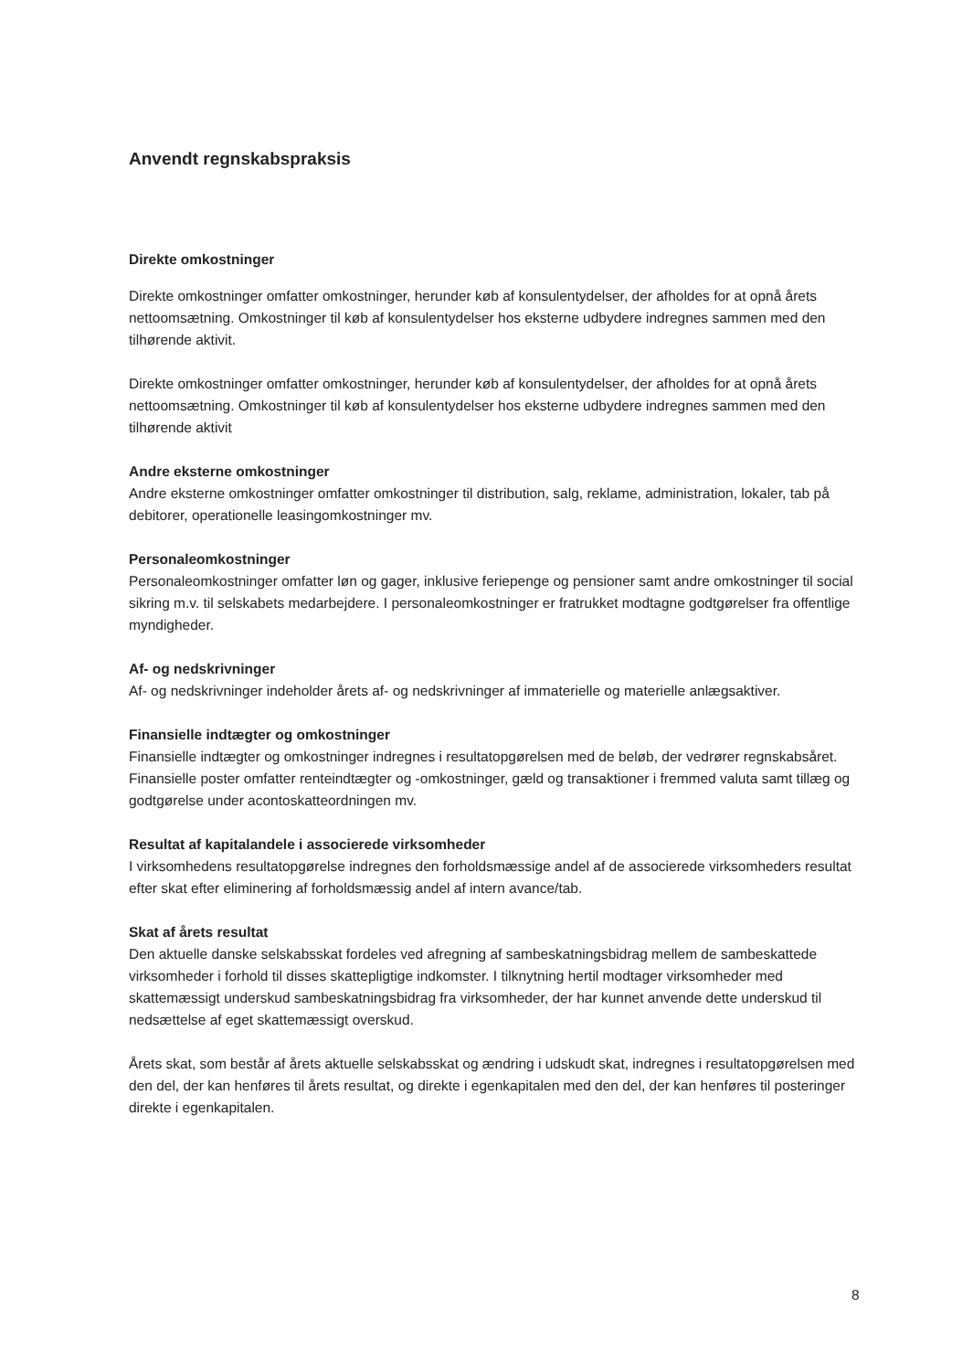Anvendt regnskabspraksis
Direkte omkostninger
Direkte omkostninger omfatter omkostninger, herunder køb af konsulentydelser, der afholdes for at opnå årets nettoomsætning. Omkostninger til køb af konsulentydelser hos eksterne udbydere indregnes sammen med den tilhørende aktivit.
Direkte omkostninger omfatter omkostninger, herunder køb af konsulentydelser, der afholdes for at opnå årets nettoomsætning. Omkostninger til køb af konsulentydelser hos eksterne udbydere indregnes sammen med den tilhørende aktivit
Andre eksterne omkostninger
Andre eksterne omkostninger omfatter omkostninger til distribution, salg, reklame, administration, lokaler, tab på debitorer, operationelle leasingomkostninger mv.
Personaleomkostninger
Personaleomkostninger omfatter løn og gager, inklusive feriepenge og pensioner samt andre omkostninger til social sikring m.v. til selskabets medarbejdere. I personaleomkostninger er fratrukket modtagne godtgørelser fra offentlige myndigheder.
Af- og nedskrivninger
Af- og nedskrivninger indeholder årets af- og nedskrivninger af immaterielle og materielle anlægsaktiver.
Finansielle indtægter og omkostninger
Finansielle indtægter og omkostninger indregnes i resultatopgørelsen med de beløb, der vedrører regnskabsåret. Finansielle poster omfatter renteindtægter og -omkostninger, gæld og transaktioner i fremmed valuta samt tillæg og godtgørelse under acontoskatteordningen mv.
Resultat af kapitalandele i associerede virksomheder
I virksomhedens resultatopgørelse indregnes den forholdsmæssige andel af de associerede virksomheders resultat efter skat efter eliminering af forholdsmæssig andel af intern avance/tab.
Skat af årets resultat
Den aktuelle danske selskabsskat fordeles ved afregning af sambeskatningsbidrag mellem de sambeskattede virksomheder i forhold til disses skattepligtige indkomster. I tilknytning hertil modtager virksomheder med skattemæssigt underskud sambeskatningsbidrag fra virksomheder, der har kunnet anvende dette underskud til nedsættelse af eget skattemæssigt overskud.
Årets skat, som består af årets aktuelle selskabsskat og ændring i udskudt skat, indregnes i resultatopgørelsen med den del, der kan henføres til årets resultat, og direkte i egenkapitalen med den del, der kan henføres til posteringer direkte i egenkapitalen.
8